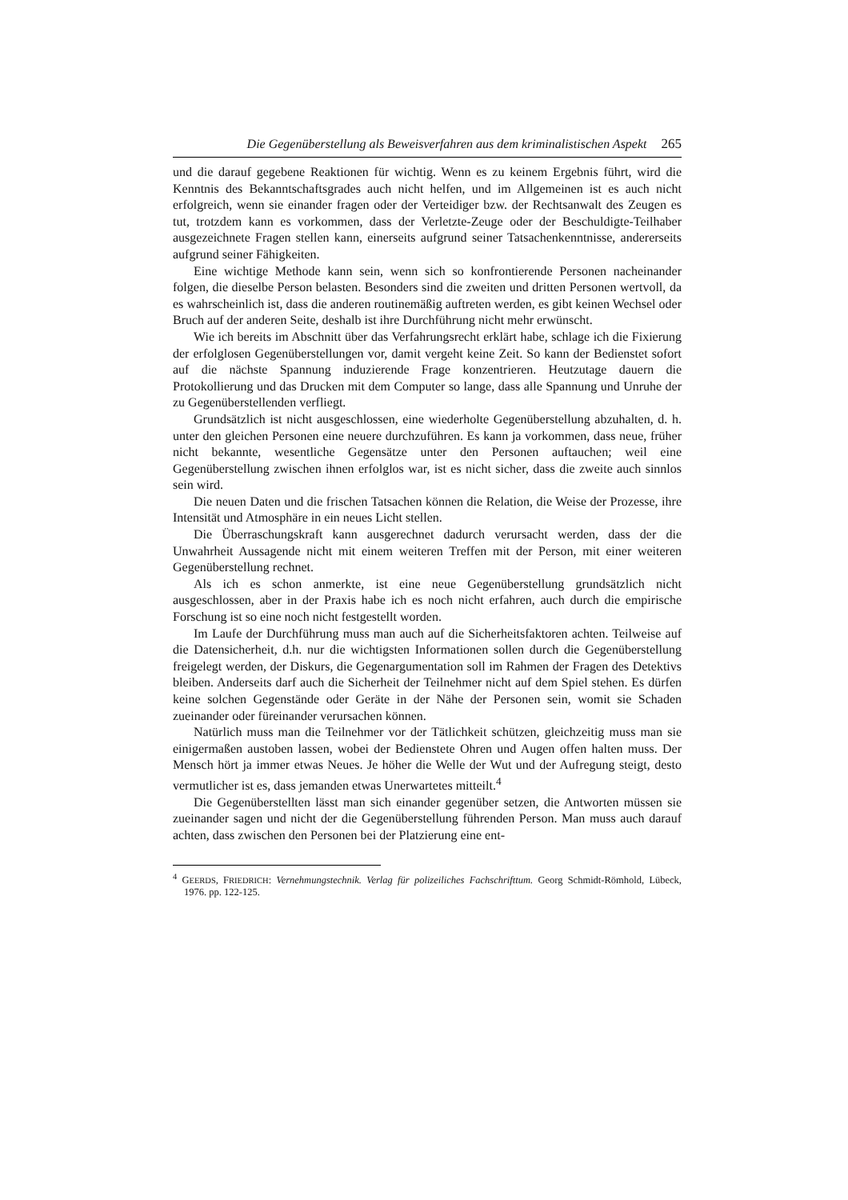Die Gegenüberstellung als Beweisverfahren aus dem kriminalistischen Aspekt 265
und die darauf gegebene Reaktionen für wichtig. Wenn es zu keinem Ergebnis führt, wird die Kenntnis des Bekanntschaftsgrades auch nicht helfen, und im Allgemeinen ist es auch nicht erfolgreich, wenn sie einander fragen oder der Verteidiger bzw. der Rechtsanwalt des Zeugen es tut, trotzdem kann es vorkommen, dass der Verletzte-Zeuge oder der Beschuldigte-Teilhaber ausgezeichnete Fragen stellen kann, einerseits aufgrund seiner Tatsachenkenntnisse, andererseits aufgrund seiner Fähigkeiten.
Eine wichtige Methode kann sein, wenn sich so konfrontierende Personen nacheinander folgen, die dieselbe Person belasten. Besonders sind die zweiten und dritten Personen wertvoll, da es wahrscheinlich ist, dass die anderen routinemäßig auftreten werden, es gibt keinen Wechsel oder Bruch auf der anderen Seite, deshalb ist ihre Durchführung nicht mehr erwünscht.
Wie ich bereits im Abschnitt über das Verfahrungsrecht erklärt habe, schlage ich die Fixierung der erfolglosen Gegenüberstellungen vor, damit vergeht keine Zeit. So kann der Bedienstet sofort auf die nächste Spannung induzierende Frage konzentrieren. Heutzutage dauern die Protokollierung und das Drucken mit dem Computer so lange, dass alle Spannung und Unruhe der zu Gegenüberstellenden verfliegt.
Grundsätzlich ist nicht ausgeschlossen, eine wiederholte Gegenüberstellung abzuhalten, d. h. unter den gleichen Personen eine neuere durchzuführen. Es kann ja vorkommen, dass neue, früher nicht bekannte, wesentliche Gegensätze unter den Personen auftauchen; weil eine Gegenüberstellung zwischen ihnen erfolglos war, ist es nicht sicher, dass die zweite auch sinnlos sein wird.
Die neuen Daten und die frischen Tatsachen können die Relation, die Weise der Prozesse, ihre Intensität und Atmosphäre in ein neues Licht stellen.
Die Überraschungskraft kann ausgerechnet dadurch verursacht werden, dass der die Unwahrheit Aussagende nicht mit einem weiteren Treffen mit der Person, mit einer weiteren Gegenüberstellung rechnet.
Als ich es schon anmerkte, ist eine neue Gegenüberstellung grundsätzlich nicht ausgeschlossen, aber in der Praxis habe ich es noch nicht erfahren, auch durch die empirische Forschung ist so eine noch nicht festgestellt worden.
Im Laufe der Durchführung muss man auch auf die Sicherheitsfaktoren achten. Teilweise auf die Datensicherheit, d.h. nur die wichtigsten Informationen sollen durch die Gegenüberstellung freigelegt werden, der Diskurs, die Gegenargumentation soll im Rahmen der Fragen des Detektivs bleiben. Anderseits darf auch die Sicherheit der Teilnehmer nicht auf dem Spiel stehen. Es dürfen keine solchen Gegenstände oder Geräte in der Nähe der Personen sein, womit sie Schaden zueinander oder füreinander verursachen können.
Natürlich muss man die Teilnehmer vor der Tätlichkeit schützen, gleichzeitig muss man sie einigermaßen austoben lassen, wobei der Bedienstete Ohren und Augen offen halten muss. Der Mensch hört ja immer etwas Neues. Je höher die Welle der Wut und der Aufregung steigt, desto vermutlicher ist es, dass jemanden etwas Unerwartetes mitteilt.<sup>4</sup>
Die Gegenüberstellten lässt man sich einander gegenüber setzen, die Antworten müssen sie zueinander sagen und nicht der die Gegenüberstellung führenden Person. Man muss auch darauf achten, dass zwischen den Personen bei der Platzierung eine ent-
<sup>4</sup> GEERDS, FRIEDRICH: Vernehmungstechnik. Verlag für polizeiliches Fachschrifttum. Georg Schmidt-Römhold, Lübeck, 1976. pp. 122-125.